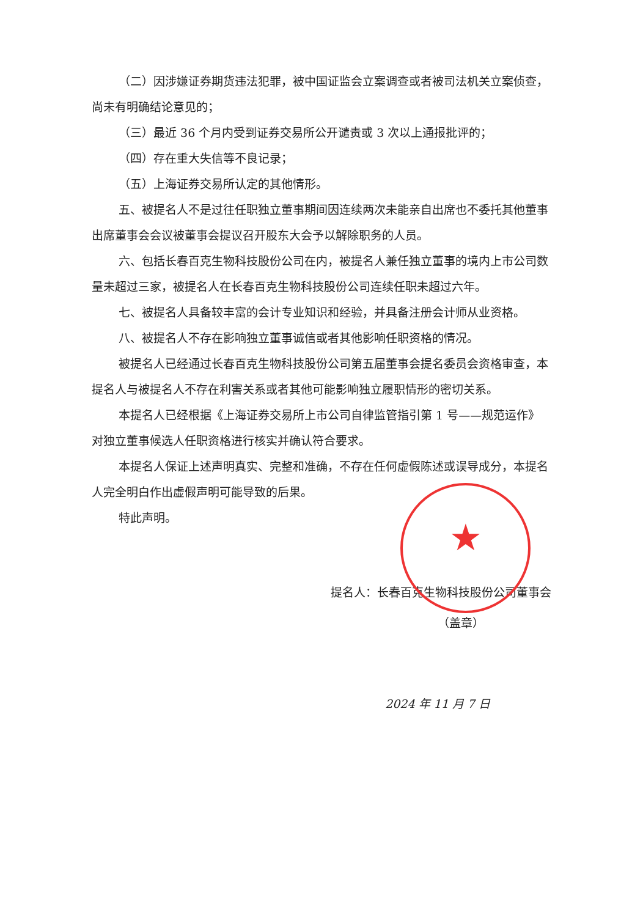（二）因涉嫌证券期货违法犯罪，被中国证监会立案调查或者被司法机关立案侦查，尚未有明确结论意见的；
（三）最近 36 个月内受到证券交易所公开谴责或 3 次以上通报批评的；
（四）存在重大失信等不良记录；
（五）上海证券交易所认定的其他情形。
五、被提名人不是过往任职独立董事期间因连续两次未能亲自出席也不委托其他董事出席董事会会议被董事会提议召开股东大会予以解除职务的人员。
六、包括长春百克生物科技股份公司在内，被提名人兼任独立董事的境内上市公司数量未超过三家，被提名人在长春百克生物科技股份公司连续任职未超过六年。
七、被提名人具备较丰富的会计专业知识和经验，并具备注册会计师从业资格。
八、被提名人不存在影响独立董事诚信或者其他影响任职资格的情况。
被提名人已经通过长春百克生物科技股份公司第五届董事会提名委员会资格审查，本提名人与被提名人不存在利害关系或者其他可能影响独立履职情形的密切关系。
本提名人已经根据《上海证券交易所上市公司自律监管指引第 1 号——规范运作》对独立董事候选人任职资格进行核实并确认符合要求。
本提名人保证上述声明真实、完整和准确，不存在任何虚假陈述或误导成分，本提名人完全明白作出虚假声明可能导致的后果。
特此声明。
提名人：长春百克生物科技股份公司董事会
★
（盖章）
2024 年 11 月 7 日